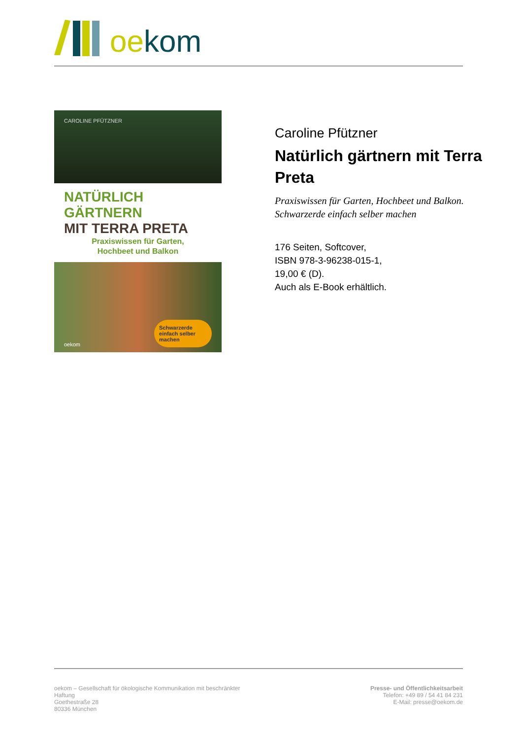oe kom
CAROLINE PFÜTZNER
NATÜRLICH GÄRTNERN
MIT TERRA PRETA
Praxiswissen für Garten,
Hochbeet und Balkon
oekom Schwarzerde einfach selber machen
Caroline Pfützner
Natürlich gärtnern mit Terra Preta
Praxiswissen für Garten, Hochbeet und Balkon. Schwarzerde einfach selber machen
176 Seiten, Softcover,
ISBN 978-3-96238-015-1,
19,00 € (D).
Auch als E-Book erhältlich.
oekom – Gesellschaft für ökologische Kommunikation mit beschränkter Haftung
Goethestraße 28
80336 München
Presse- und Öffentlichkeitsarbeit
Telefon: +49 89 / 54 41 84 231
E-Mail: presse@oekom.de